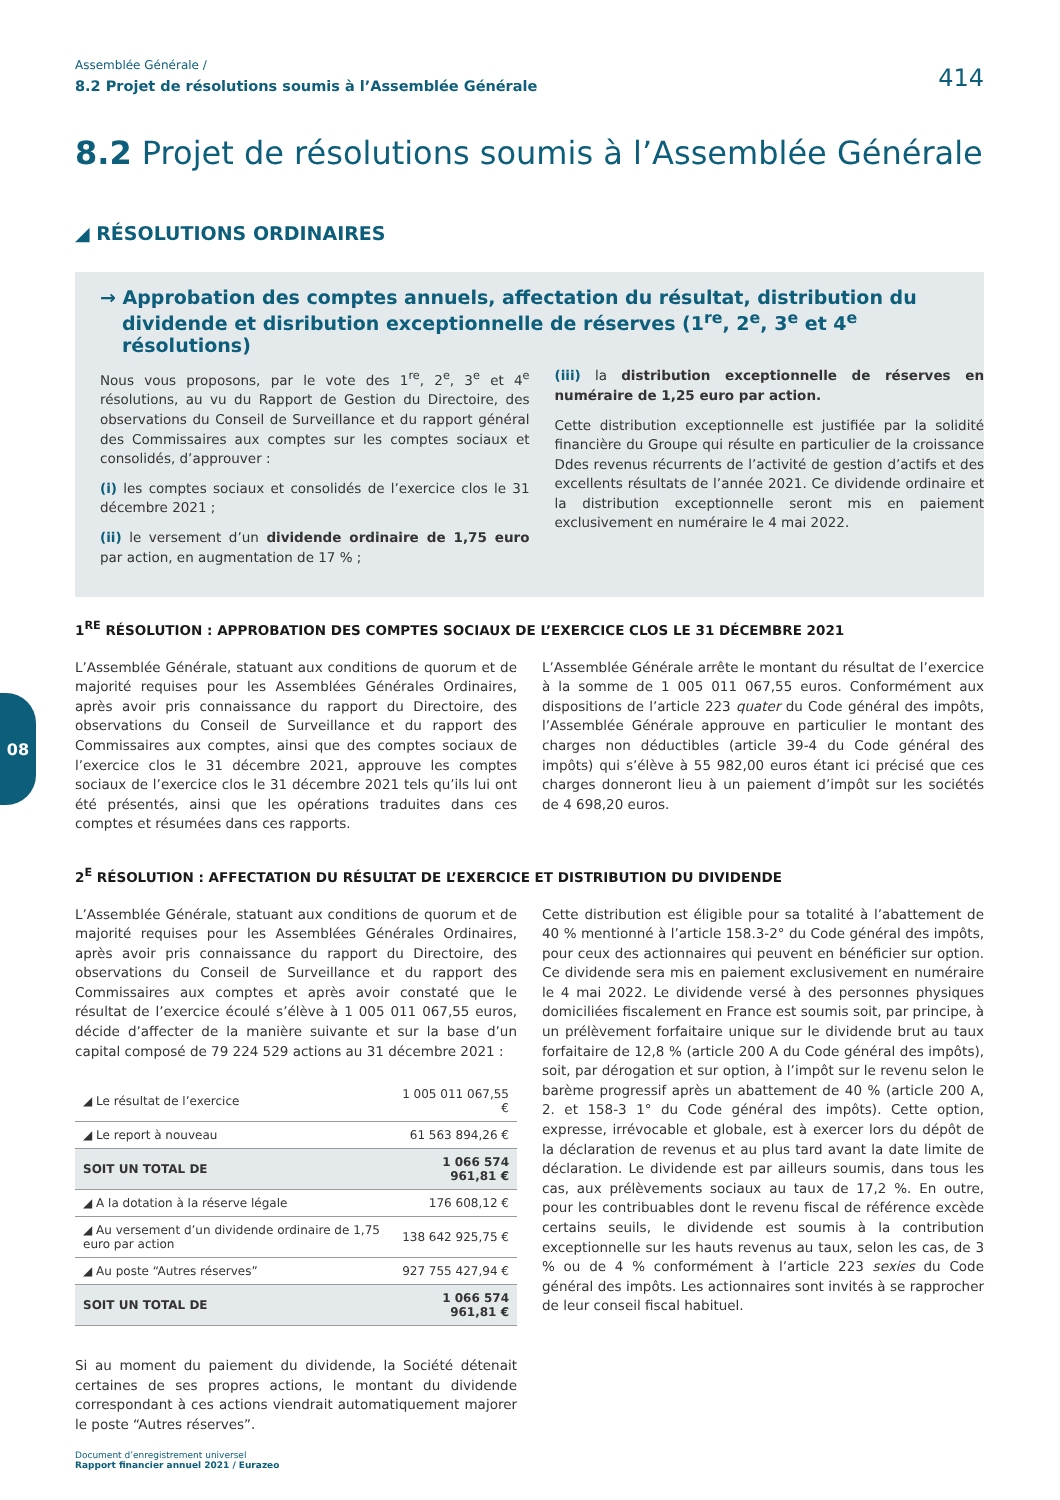Assemblée Générale /
8.2 Projet de résolutions soumis à l’Assemblée Générale 414
8.2 Projet de résolutions soumis à l’Assemblée Générale
◢ RÉSOLUTIONS ORDINAIRES
→ Approbation des comptes annuels, affectation du résultat, distribution du dividende et disribution exceptionnelle de réserves (1<sup>re</sup>, 2<sup>e</sup>, 3<sup>e</sup> et 4<sup>e</sup> résolutions)
Nous vous proposons, par le vote des 1<sup>re</sup>, 2<sup>e</sup>, 3<sup>e</sup> et 4<sup>e</sup> résolutions, au vu du Rapport de Gestion du Directoire, des observations du Conseil de Surveillance et du rapport général des Commissaires aux comptes sur les comptes sociaux et consolidés, d’approuver :
(i) les comptes sociaux et consolidés de l’exercice clos le 31 décembre 2021 ;
(ii) le versement d’un dividende ordinaire de 1,75 euro par action, en augmentation de 17 % ;
(iii) la distribution exceptionnelle de réserves en numéraire de 1,25 euro par action.
Cette distribution exceptionnelle est justifiée par la solidité financière du Groupe qui résulte en particulier de la croissance Ddes revenus récurrents de l’activité de gestion d’actifs et des excellents résultats de l’année 2021. Ce dividende ordinaire et la distribution exceptionnelle seront mis en paiement exclusivement en numéraire le 4 mai 2022.
1<sup>RE</sup> RÉSOLUTION : APPROBATION DES COMPTES SOCIAUX DE L’EXERCICE CLOS LE 31 DÉCEMBRE 2021
L’Assemblée Générale, statuant aux conditions de quorum et de majorité requises pour les Assemblées Générales Ordinaires, après avoir pris connaissance du rapport du Directoire, des observations du Conseil de Surveillance et du rapport des Commissaires aux comptes, ainsi que des comptes sociaux de l’exercice clos le 31 décembre 2021, approuve les comptes sociaux de l’exercice clos le 31 décembre 2021 tels qu’ils lui ont été présentés, ainsi que les opérations traduites dans ces comptes et résumées dans ces rapports.
L’Assemblée Générale arrête le montant du résultat de l’exercice à la somme de 1 005 011 067,55 euros. Conformément aux dispositions de l’article 223 quater du Code général des impôts, l’Assemblée Générale approuve en particulier le montant des charges non déductibles (article 39-4 du Code général des impôts) qui s’élève à 55 982,00 euros étant ici précisé que ces charges donneront lieu à un paiement d’impôt sur les sociétés de 4 698,20 euros.
2<sup>E</sup> RÉSOLUTION : AFFECTATION DU RÉSULTAT DE L’EXERCICE ET DISTRIBUTION DU DIVIDENDE
L’Assemblée Générale, statuant aux conditions de quorum et de majorité requises pour les Assemblées Générales Ordinaires, après avoir pris connaissance du rapport du Directoire, des observations du Conseil de Surveillance et du rapport des Commissaires aux comptes et après avoir constaté que le résultat de l’exercice écoulé s’élève à 1 005 011 067,55 euros, décide d’affecter de la manière suivante et sur la base d’un capital composé de 79 224 529 actions au 31 décembre 2021 :
| ◢ Le résultat de l’exercice | 1 005 011 067,55 € |
| ◢ Le report à nouveau | 61 563 894,26 € |
| SOIT UN TOTAL DE | 1 066 574 961,81 € |
| ◢ A la dotation à la réserve légale | 176 608,12 € |
| ◢ Au versement d’un dividende ordinaire de 1,75 euro par action | 138 642 925,75 € |
| ◢ Au poste “Autres réserves” | 927 755 427,94 € |
| SOIT UN TOTAL DE | 1 066 574 961,81 € |
Si au moment du paiement du dividende, la Société détenait certaines de ses propres actions, le montant du dividende correspondant à ces actions viendrait automatiquement majorer le poste “Autres réserves”.
Cette distribution est éligible pour sa totalité à l’abattement de 40 % mentionné à l’article 158.3-2° du Code général des impôts, pour ceux des actionnaires qui peuvent en bénéficier sur option. Ce dividende sera mis en paiement exclusivement en numéraire le 4 mai 2022. Le dividende versé à des personnes physiques domiciliées fiscalement en France est soumis soit, par principe, à un prélèvement forfaitaire unique sur le dividende brut au taux forfaitaire de 12,8 % (article 200 A du Code général des impôts), soit, par dérogation et sur option, à l’impôt sur le revenu selon le barème progressif après un abattement de 40 % (article 200 A, 2. et 158-3 1° du Code général des impôts). Cette option, expresse, irrévocable et globale, est à exercer lors du dépôt de la déclaration de revenus et au plus tard avant la date limite de déclaration. Le dividende est par ailleurs soumis, dans tous les cas, aux prélèvements sociaux au taux de 17,2 %. En outre, pour les contribuables dont le revenu fiscal de référence excède certains seuils, le dividende est soumis à la contribution exceptionnelle sur les hauts revenus au taux, selon les cas, de 3 % ou de 4 % conformément à l’article 223 sexies du Code général des impôts. Les actionnaires sont invités à se rapprocher de leur conseil fiscal habituel.
08
Document d’enregistrement universel
Rapport financier annuel 2021 / Eurazeo